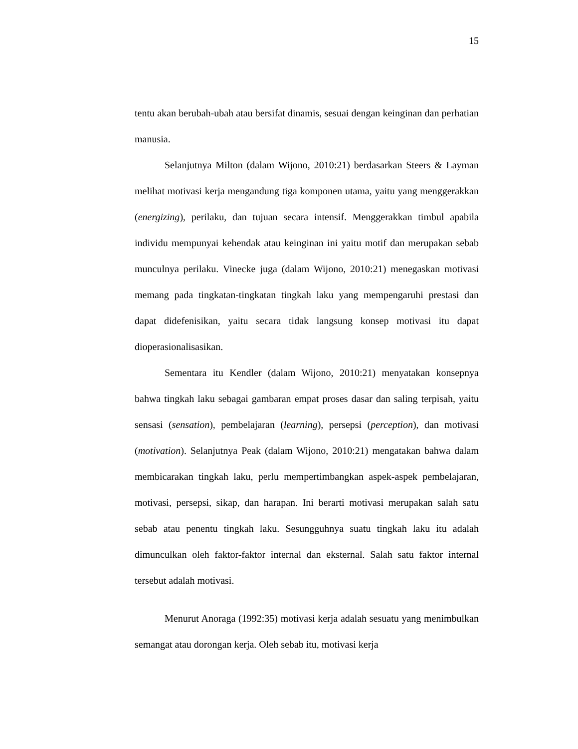15
tentu akan berubah-ubah atau bersifat dinamis, sesuai dengan keinginan dan perhatian manusia.
Selanjutnya Milton (dalam Wijono, 2010:21) berdasarkan Steers & Layman melihat motivasi kerja mengandung tiga komponen utama, yaitu yang menggerakkan (energizing), perilaku, dan tujuan secara intensif. Menggerakkan timbul apabila individu mempunyai kehendak atau keinginan ini yaitu motif dan merupakan sebab munculnya perilaku. Vinecke juga (dalam Wijono, 2010:21) menegaskan motivasi memang pada tingkatan-tingkatan tingkah laku yang mempengaruhi prestasi dan dapat didefenisikan, yaitu secara tidak langsung konsep motivasi itu dapat dioperasionalisasikan.
Sementara itu Kendler (dalam Wijono, 2010:21) menyatakan konsepnya bahwa tingkah laku sebagai gambaran empat proses dasar dan saling terpisah, yaitu sensasi (sensation), pembelajaran (learning), persepsi (perception), dan motivasi (motivation). Selanjutnya Peak (dalam Wijono, 2010:21) mengatakan bahwa dalam membicarakan tingkah laku, perlu mempertimbangkan aspek-aspek pembelajaran, motivasi, persepsi, sikap, dan harapan. Ini berarti motivasi merupakan salah satu sebab atau penentu tingkah laku. Sesungguhnya suatu tingkah laku itu adalah dimunculkan oleh faktor-faktor internal dan eksternal. Salah satu faktor internal tersebut adalah motivasi.
Menurut Anoraga (1992:35) motivasi kerja adalah sesuatu yang menimbulkan semangat atau dorongan kerja. Oleh sebab itu, motivasi kerja